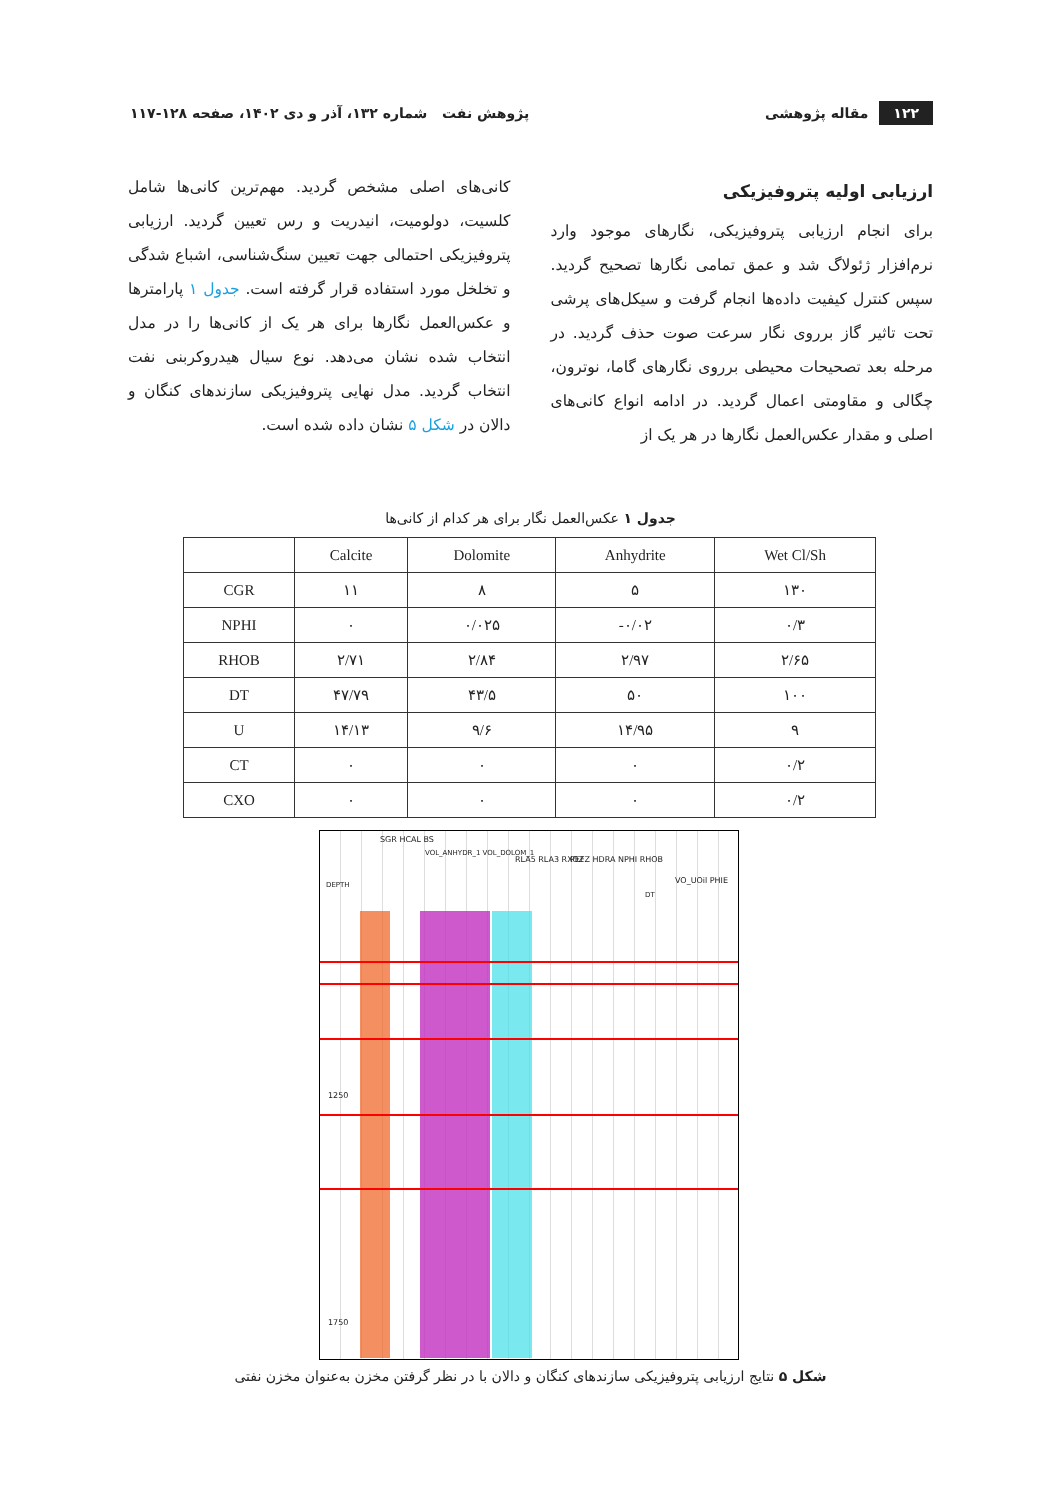۱۲۲ مقاله پژوهشی
پژوهش نفت شماره ۱۳۲، آذر و دی ۱۴۰۲، صفحه ۱۲۸-۱۱۷
ارزیابی اولیه پتروفیزیکی
برای انجام ارزیابی پتروفیزیکی، نگارهای موجود وارد نرم‌افزار ژئولاگ شد و عمق تمامی نگارها تصحیح گردید. سپس کنترل کیفیت داده‌ها انجام گرفت و سیکل‌های پرشی تحت تاثیر گاز برروی نگار سرعت صوت حذف گردید. در مرحله بعد تصحیحات محیطی برروی نگارهای گاما، نوترون، چگالی و مقاومتی اعمال گردید. در ادامه انواع کانی‌های اصلی و مقدار عکس‌العمل نگارها در هر یک از
کانی‌های اصلی مشخص گردید. مهم‌ترین کانی‌ها شامل کلسیت، دولومیت، انیدریت و رس تعیین گردید. ارزیابی پتروفیزیکی احتمالی جهت تعیین سنگ‌شناسی، اشباع شدگی و تخلخل مورد استفاده قرار گرفته است. جدول ۱ پارامترها و عکس‌العمل نگارها برای هر یک از کانی‌ها را در مدل انتخاب شده نشان می‌دهد. نوع سیال هیدروکربنی نفت انتخاب گردید. مدل نهایی پتروفیزیکی سازندهای کنگان و دالان در شکل ۵ نشان داده شده است.
جدول ۱ عکس‌العمل نگار برای هر کدام از کانی‌ها
| | Calcite | Dolomite | Anhydrite | Wet Cl/Sh |
| --- | --- | --- | --- | --- |
| CGR | ۱۱ | ۸ | ۵ | ۱۳۰ |
| NPHI | ۰ | ۰/۰۲۵ | -۰/۰۲ | ۰/۳ |
| RHOB | ۲/۷۱ | ۲/۸۴ | ۲/۹۷ | ۲/۶۵ |
| DT | ۴۷/۷۹ | ۴۳/۵ | ۵۰ | ۱۰۰ |
| U | ۱۴/۱۳ | ۹/۶ | ۱۴/۹۵ | ۹ |
| CT | ۰ | ۰ | ۰ | ۰/۲ |
| CXO | ۰ | ۰ | ۰ | ۰/۲ |
DEPTH
SGR HCAL BS
VOL_ANHYDR_1 VOL_DOLOM_1
RLA5 RLA3 RXOZ PEFZ HDRA NPHI RHOB
DT
VO_UOil PHIE
1250
1750
شکل ۵ نتایج ارزیابی پتروفیزیکی سازندهای کنگان و دالان با در نظر گرفتن مخزن به‌عنوان مخزن نفتی